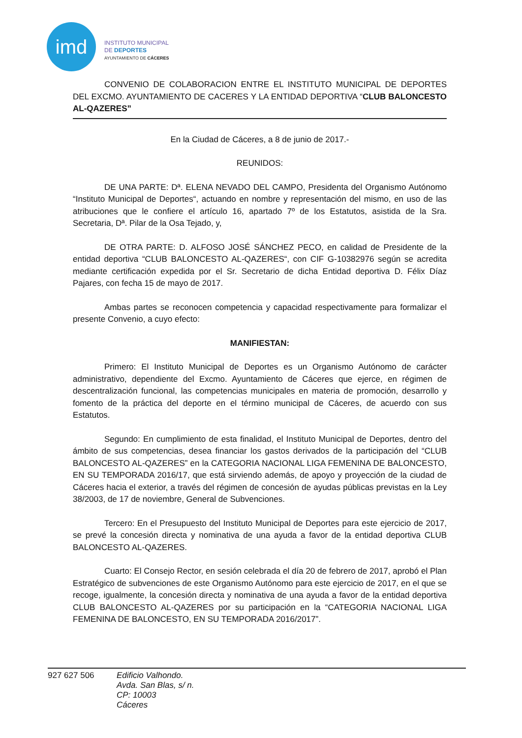imd
INSTITUTO MUNICIPAL
DE DEPORTES
AYUNTAMIENTO DE CÁCERES
CONVENIO DE COLABORACION ENTRE EL INSTITUTO MUNICIPAL DE DEPORTES DEL EXCMO. AYUNTAMIENTO DE CACERES Y LA ENTIDAD DEPORTIVA “CLUB BALONCESTO AL-QAZERES”
En la Ciudad de Cáceres, a 8 de junio de 2017.-
REUNIDOS:
DE UNA PARTE: Dª. ELENA NEVADO DEL CAMPO, Presidenta del Organismo Autónomo “Instituto Municipal de Deportes“, actuando en nombre y representación del mismo, en uso de las atribuciones que le confiere el artículo 16, apartado 7º de los Estatutos, asistida de la Sra. Secretaria, Dª. Pilar de la Osa Tejado, y,
DE OTRA PARTE: D. ALFOSO JOSÉ SÁNCHEZ PECO, en calidad de Presidente de la entidad deportiva “CLUB BALONCESTO AL-QAZERES“, con CIF G-10382976 según se acredita mediante certificación expedida por el Sr. Secretario de dicha Entidad deportiva D. Félix Díaz Pajares, con fecha 15 de mayo de 2017.
Ambas partes se reconocen competencia y capacidad respectivamente para formalizar el presente Convenio, a cuyo efecto:
MANIFIESTAN:
Primero: El Instituto Municipal de Deportes es un Organismo Autónomo de carácter administrativo, dependiente del Excmo. Ayuntamiento de Cáceres que ejerce, en régimen de descentralización funcional, las competencias municipales en materia de promoción, desarrollo y fomento de la práctica del deporte en el término municipal de Cáceres, de acuerdo con sus Estatutos.
Segundo: En cumplimiento de esta finalidad, el Instituto Municipal de Deportes, dentro del ámbito de sus competencias, desea financiar los gastos derivados de la participación del “CLUB BALONCESTO AL-QAZERES” en la CATEGORIA NACIONAL LIGA FEMENINA DE BALONCESTO, EN SU TEMPORADA 2016/17, que está sirviendo además, de apoyo y proyección de la ciudad de Cáceres hacia el exterior, a través del régimen de concesión de ayudas públicas previstas en la Ley 38/2003, de 17 de noviembre, General de Subvenciones.
Tercero: En el Presupuesto del Instituto Municipal de Deportes para este ejercicio de 2017, se prevé la concesión directa y nominativa de una ayuda a favor de la entidad deportiva CLUB BALONCESTO AL-QAZERES.
Cuarto: El Consejo Rector, en sesión celebrada el día 20 de febrero de 2017, aprobó el Plan Estratégico de subvenciones de este Organismo Autónomo para este ejercicio de 2017, en el que se recoge, igualmente, la concesión directa y nominativa de una ayuda a favor de la entidad deportiva CLUB BALONCESTO AL-QAZERES por su participación en la “CATEGORIA NACIONAL LIGA FEMENINA DE BALONCESTO, EN SU TEMPORADA 2016/2017”.
927 627 506
Edificio Valhondo.
Avda. San Blas, s/ n.
CP: 10003
Cáceres